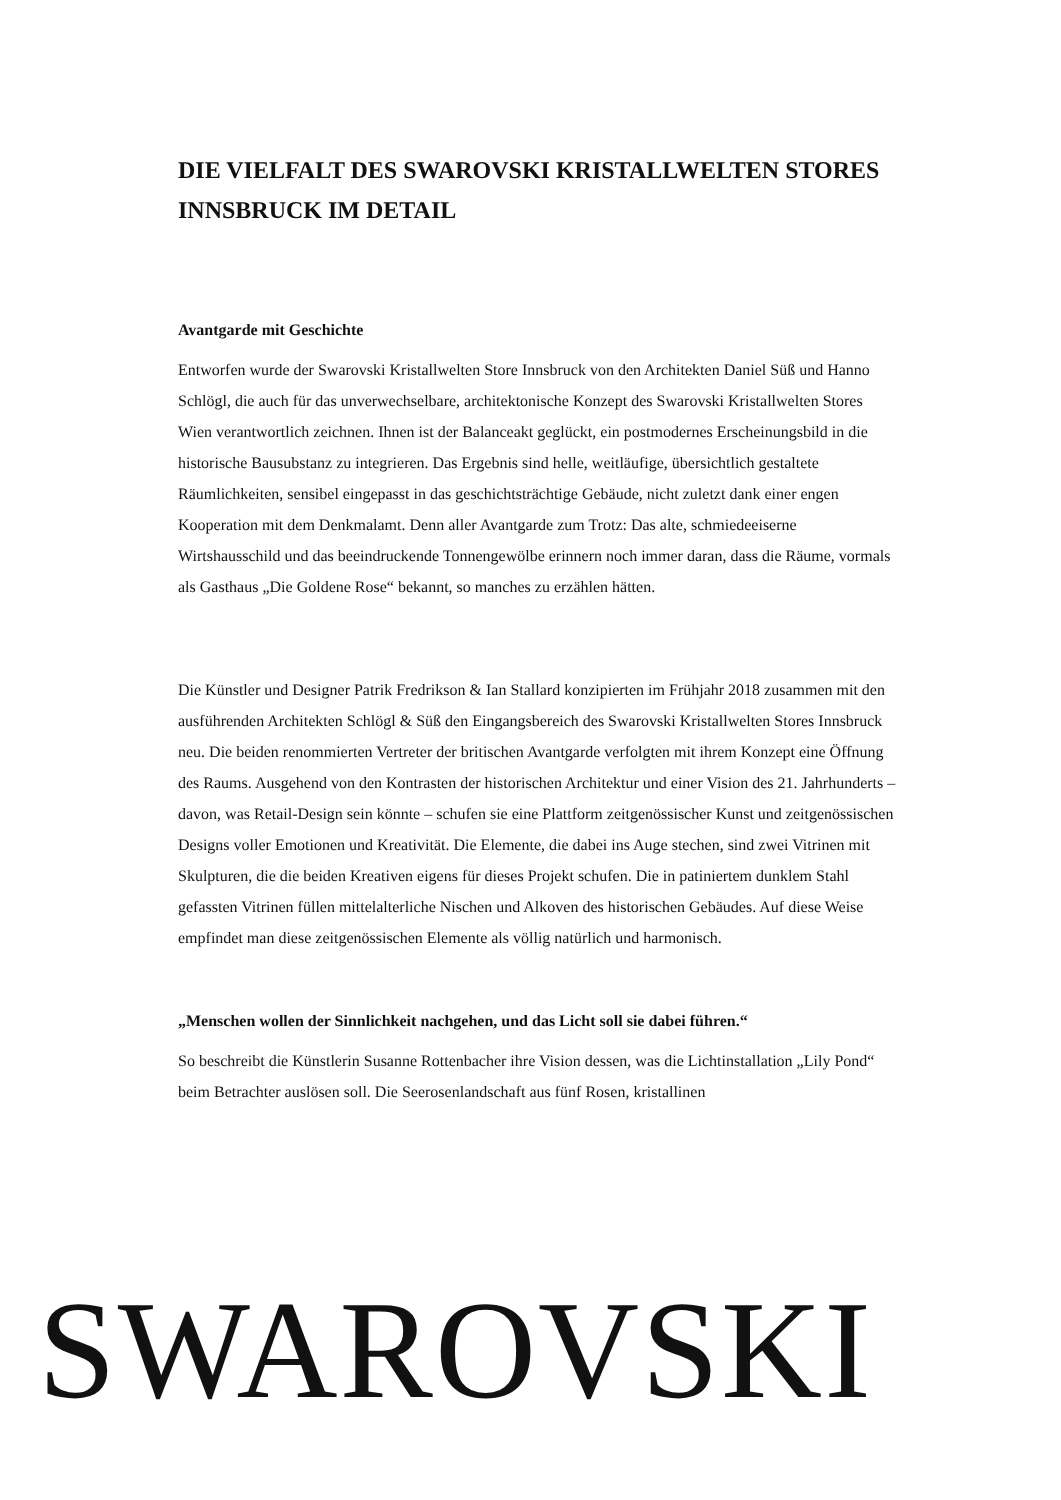DIE VIELFALT DES SWAROVSKI KRISTALLWELTEN STORES INNSBRUCK IM DETAIL
Avantgarde mit Geschichte
Entworfen wurde der Swarovski Kristallwelten Store Innsbruck von den Architekten Daniel Süß und Hanno Schlögl, die auch für das unverwechselbare, architektonische Konzept des Swarovski Kristallwelten Stores Wien verantwortlich zeichnen. Ihnen ist der Balanceakt geglückt, ein postmodernes Erscheinungsbild in die historische Bausubstanz zu integrieren. Das Ergebnis sind helle, weitläufige, übersichtlich gestaltete Räumlichkeiten, sensibel eingepasst in das geschichtsträchtige Gebäude, nicht zuletzt dank einer engen Kooperation mit dem Denkmalamt. Denn aller Avantgarde zum Trotz: Das alte, schmiedeeiserne Wirtshausschild und das beeindruckende Tonnengewölbe erinnern noch immer daran, dass die Räume, vormals als Gasthaus „Die Goldene Rose“ bekannt, so manches zu erzählen hätten.
Die Künstler und Designer Patrik Fredrikson & Ian Stallard konzipierten im Frühjahr 2018 zusammen mit den ausführenden Architekten Schlögl & Süß den Eingangsbereich des Swarovski Kristallwelten Stores Innsbruck neu. Die beiden renommierten Vertreter der britischen Avantgarde verfolgten mit ihrem Konzept eine Öffnung des Raums. Ausgehend von den Kontrasten der historischen Architektur und einer Vision des 21. Jahrhunderts – davon, was Retail-Design sein könnte – schufen sie eine Plattform zeitgenössischer Kunst und zeitgenössischen Designs voller Emotionen und Kreativität. Die Elemente, die dabei ins Auge stechen, sind zwei Vitrinen mit Skulpturen, die die beiden Kreativen eigens für dieses Projekt schufen. Die in patiniertem dunklem Stahl gefassten Vitrinen füllen mittelalterliche Nischen und Alkoven des historischen Gebäudes. Auf diese Weise empfindet man diese zeitgenössischen Elemente als völlig natürlich und harmonisch.
„Menschen wollen der Sinnlichkeit nachgehen, und das Licht soll sie dabei führen.“
So beschreibt die Künstlerin Susanne Rottenbacher ihre Vision dessen, was die Lichtinstallation „Lily Pond“ beim Betrachter auslösen soll. Die Seerosenlandschaft aus fünf Rosen, kristallinen
SWAROVSKI